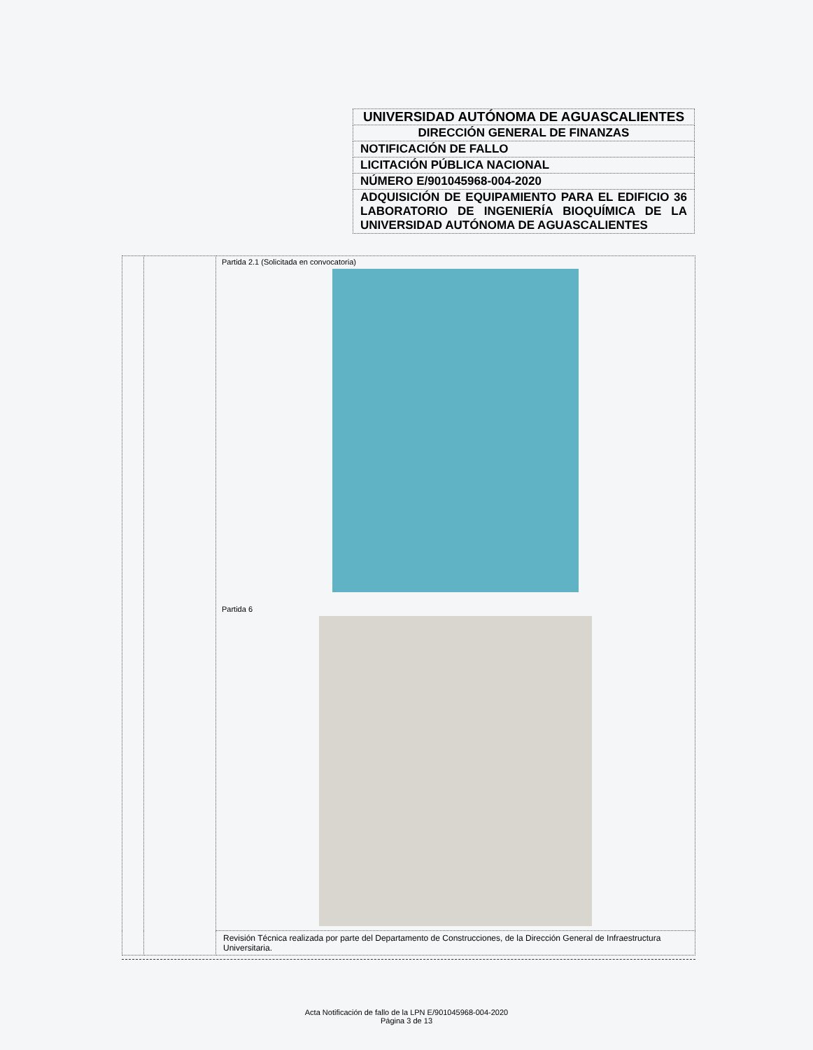| UNIVERSIDAD AUTÓNOMA DE AGUASCALIENTES |
| DIRECCIÓN GENERAL DE FINANZAS |
| NOTIFICACIÓN DE FALLO |
| LICITACIÓN PÚBLICA NACIONAL |
| NÚMERO E/901045968-004-2020 |
| ADQUISICIÓN DE EQUIPAMIENTO PARA EL EDIFICIO 36 LABORATORIO DE INGENIERÍA BIOQUÍMICA DE LA UNIVERSIDAD AUTÓNOMA DE AGUASCALIENTES |
| | | Partida 2.1 (Solicitada en convocatoria) Partida 6 |
| | | Revisión Técnica realizada por parte del Departamento de Construcciones, de la Dirección General de Infraestructura Universitaria. |
Acta Notificación de fallo de la LPN E/901045968-004-2020
Página 3 de 13